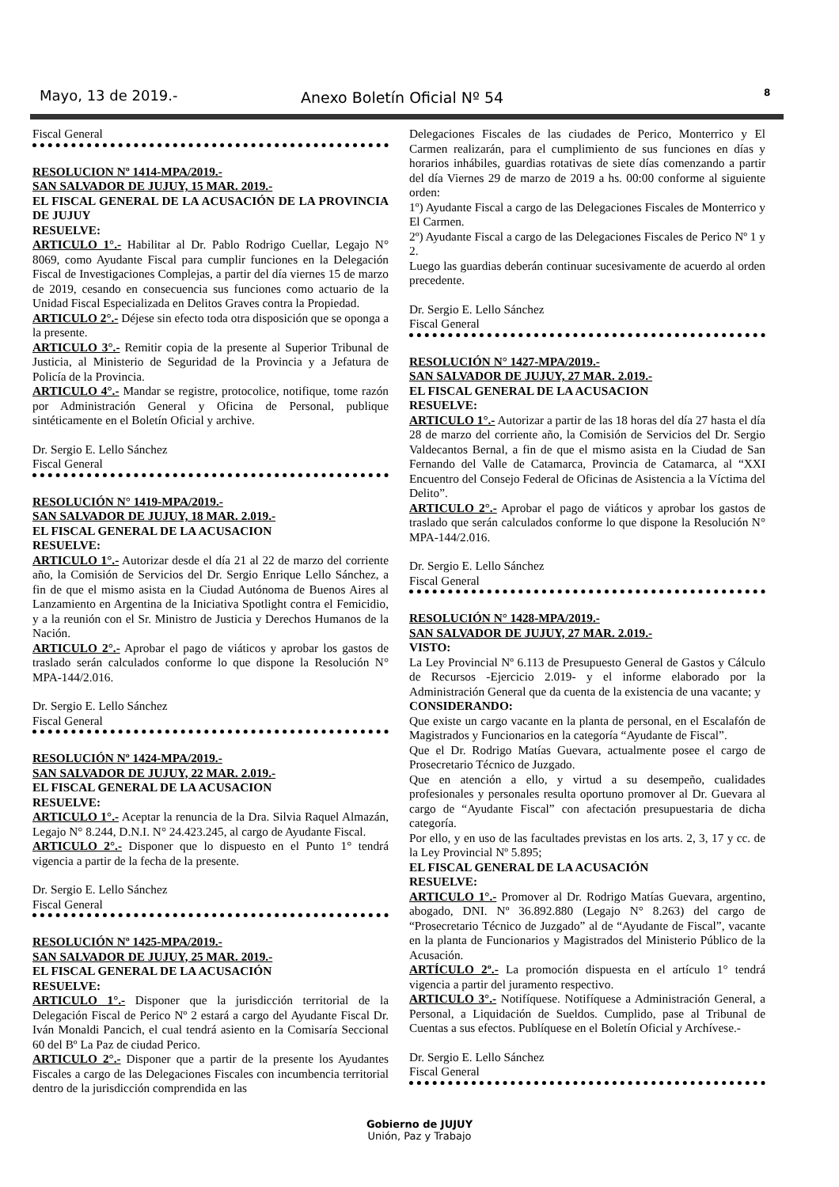Mayo, 13 de 2019.- Anexo Boletín Oficial Nº 54 8
Fiscal General
RESOLUCION Nº 1414-MPA/2019.-
SAN SALVADOR DE JUJUY, 15 MAR. 2019.-
EL FISCAL GENERAL DE LA ACUSACIÓN DE LA PROVINCIA DE JUJUY
RESUELVE:
ARTICULO 1°.- Habilitar al Dr. Pablo Rodrigo Cuellar, Legajo N° 8069, como Ayudante Fiscal para cumplir funciones en la Delegación Fiscal de Investigaciones Complejas, a partir del día viernes 15 de marzo de 2019, cesando en consecuencia sus funciones como actuario de la Unidad Fiscal Especializada en Delitos Graves contra la Propiedad.
ARTICULO 2°.- Déjese sin efecto toda otra disposición que se oponga a la presente.
ARTICULO 3°.- Remitir copia de la presente al Superior Tribunal de Justicia, al Ministerio de Seguridad de la Provincia y a Jefatura de Policía de la Provincia.
ARTICULO 4°.- Mandar se registre, protocolice, notifique, tome razón por Administración General y Oficina de Personal, publique sintéticamente en el Boletín Oficial y archive.
Dr. Sergio E. Lello Sánchez
Fiscal General
RESOLUCIÓN N° 1419-MPA/2019.-
SAN SALVADOR DE JUJUY, 18 MAR. 2.019.-
EL FISCAL GENERAL DE LA ACUSACION
RESUELVE:
ARTICULO 1°.- Autorizar desde el día 21 al 22 de marzo del corriente año, la Comisión de Servicios del Dr. Sergio Enrique Lello Sánchez, a fin de que el mismo asista en la Ciudad Autónoma de Buenos Aires al Lanzamiento en Argentina de la Iniciativa Spotlight contra el Femicidio, y a la reunión con el Sr. Ministro de Justicia y Derechos Humanos de la Nación.
ARTICULO 2°.- Aprobar el pago de viáticos y aprobar los gastos de traslado serán calculados conforme lo que dispone la Resolución N° MPA-144/2.016.
Dr. Sergio E. Lello Sánchez
Fiscal General
RESOLUCIÓN Nº 1424-MPA/2019.-
SAN SALVADOR DE JUJUY, 22 MAR. 2.019.-
EL FISCAL GENERAL DE LA ACUSACION
RESUELVE:
ARTICULO 1°.- Aceptar la renuncia de la Dra. Silvia Raquel Almazán, Legajo N° 8.244, D.N.I. N° 24.423.245, al cargo de Ayudante Fiscal.
ARTICULO 2°.- Disponer que lo dispuesto en el Punto 1° tendrá vigencia a partir de la fecha de la presente.
Dr. Sergio E. Lello Sánchez
Fiscal General
RESOLUCIÓN Nº 1425-MPA/2019.-
SAN SALVADOR DE JUJUY, 25 MAR. 2019.-
EL FISCAL GENERAL DE LA ACUSACIÓN
RESUELVE:
ARTICULO 1°.- Disponer que la jurisdicción territorial de la Delegación Fiscal de Perico Nº 2 estará a cargo del Ayudante Fiscal Dr. Iván Monaldi Pancich, el cual tendrá asiento en la Comisaría Seccional 60 del Bº La Paz de ciudad Perico.
ARTICULO 2°.- Disponer que a partir de la presente los Ayudantes Fiscales a cargo de las Delegaciones Fiscales con incumbencia territorial dentro de la jurisdicción comprendida en las
Delegaciones Fiscales de las ciudades de Perico, Monterrico y El Carmen realizarán, para el cumplimiento de sus funciones en días y horarios inhábiles, guardias rotativas de siete días comenzando a partir del día Viernes 29 de marzo de 2019 a hs. 00:00 conforme al siguiente orden:
1º) Ayudante Fiscal a cargo de las Delegaciones Fiscales de Monterrico y El Carmen.
2º) Ayudante Fiscal a cargo de las Delegaciones Fiscales de Perico Nº 1 y 2.
Luego las guardias deberán continuar sucesivamente de acuerdo al orden precedente.
Dr. Sergio E. Lello Sánchez
Fiscal General
RESOLUCIÓN N° 1427-MPA/2019.-
SAN SALVADOR DE JUJUY, 27 MAR. 2.019.-
EL FISCAL GENERAL DE LA ACUSACION
RESUELVE:
ARTICULO 1°.- Autorizar a partir de las 18 horas del día 27 hasta el día 28 de marzo del corriente año, la Comisión de Servicios del Dr. Sergio Valdecantos Bernal, a fin de que el mismo asista en la Ciudad de San Fernando del Valle de Catamarca, Provincia de Catamarca, al “XXI Encuentro del Consejo Federal de Oficinas de Asistencia a la Víctima del Delito”.
ARTICULO 2°.- Aprobar el pago de viáticos y aprobar los gastos de traslado que serán calculados conforme lo que dispone la Resolución N° MPA-144/2.016.
Dr. Sergio E. Lello Sánchez
Fiscal General
RESOLUCIÓN N° 1428-MPA/2019.-
SAN SALVADOR DE JUJUY, 27 MAR. 2.019.-
VISTO:
La Ley Provincial Nº 6.113 de Presupuesto General de Gastos y Cálculo de Recursos -Ejercicio 2.019- y el informe elaborado por la Administración General que da cuenta de la existencia de una vacante; y
CONSIDERANDO:
Que existe un cargo vacante en la planta de personal, en el Escalafón de Magistrados y Funcionarios en la categoría “Ayudante de Fiscal”.
Que el Dr. Rodrigo Matías Guevara, actualmente posee el cargo de Prosecretario Técnico de Juzgado.
Que en atención a ello, y virtud a su desempeño, cualidades profesionales y personales resulta oportuno promover al Dr. Guevara al cargo de “Ayudante Fiscal” con afectación presupuestaria de dicha categoría.
Por ello, y en uso de las facultades previstas en los arts. 2, 3, 17 y cc. de la Ley Provincial Nº 5.895;
EL FISCAL GENERAL DE LA ACUSACIÓN
RESUELVE:
ARTICULO 1°.- Promover al Dr. Rodrigo Matías Guevara, argentino, abogado, DNI. Nº 36.892.880 (Legajo N° 8.263) del cargo de “Prosecretario Técnico de Juzgado” al de “Ayudante de Fiscal”, vacante en la planta de Funcionarios y Magistrados del Ministerio Público de la Acusación.
ARTÍCULO 2º.- La promoción dispuesta en el artículo 1° tendrá vigencia a partir del juramento respectivo.
ARTICULO 3°.- Notifíquese. Notifíquese a Administración General, a Personal, a Liquidación de Sueldos. Cumplido, pase al Tribunal de Cuentas a sus efectos. Publíquese en el Boletín Oficial y Archívese.-
Dr. Sergio E. Lello Sánchez
Fiscal General
Gobierno de JUJUY
Unión, Paz y Trabajo